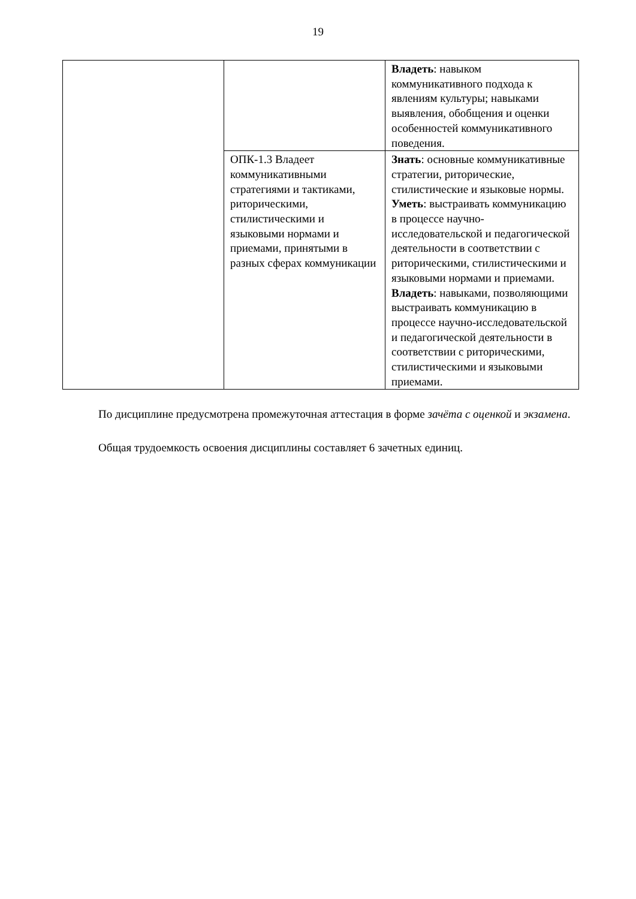19
| | | Владеть : навыком коммуникативного подхода к явлениям культуры; навыками выявления, обобщения и оценки особенностей коммуникативного поведения. |
| | ОПК-1.3 Владеет коммуникативными стратегиями и тактиками, риторическими, стилистическими и языковыми нормами и приемами, принятыми в разных сферах коммуникации | Знать : основные коммуникативные стратегии, риторические, стилистические и языковые нормы. Уметь : выстраивать коммуникацию в процессе научно-исследовательской и педагогической деятельности в соответствии с риторическими, стилистическими и языковыми нормами и приемами. Владеть : навыками, позволяющими выстраивать коммуникацию в процессе научно-исследовательской и педагогической деятельности в соответствии с риторическими, стилистическими и языковыми приемами. |
По дисциплине предусмотрена промежуточная аттестация в форме зачёта с оценкой и экзамена.
Общая трудоемкость освоения дисциплины составляет 6 зачетных единиц.